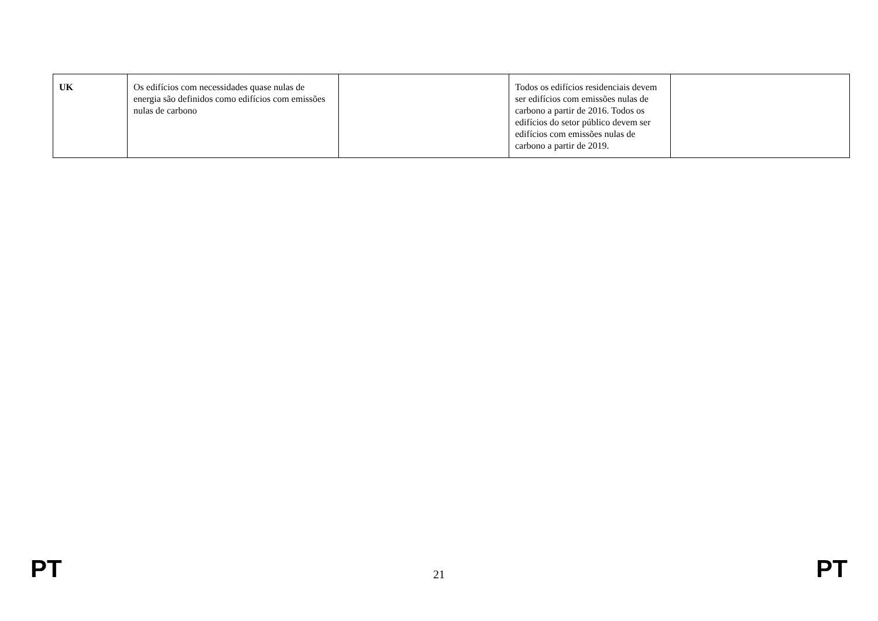| UK | Os edifícios com necessidades quase nulas de energia são definidos como edifícios com emissões nulas de carbono | | Todos os edifícios residenciais devem ser edifícios com emissões nulas de carbono a partir de 2016. Todos os edifícios do setor público devem ser edifícios com emissões nulas de carbono a partir de 2019. | |
PT 21 PT